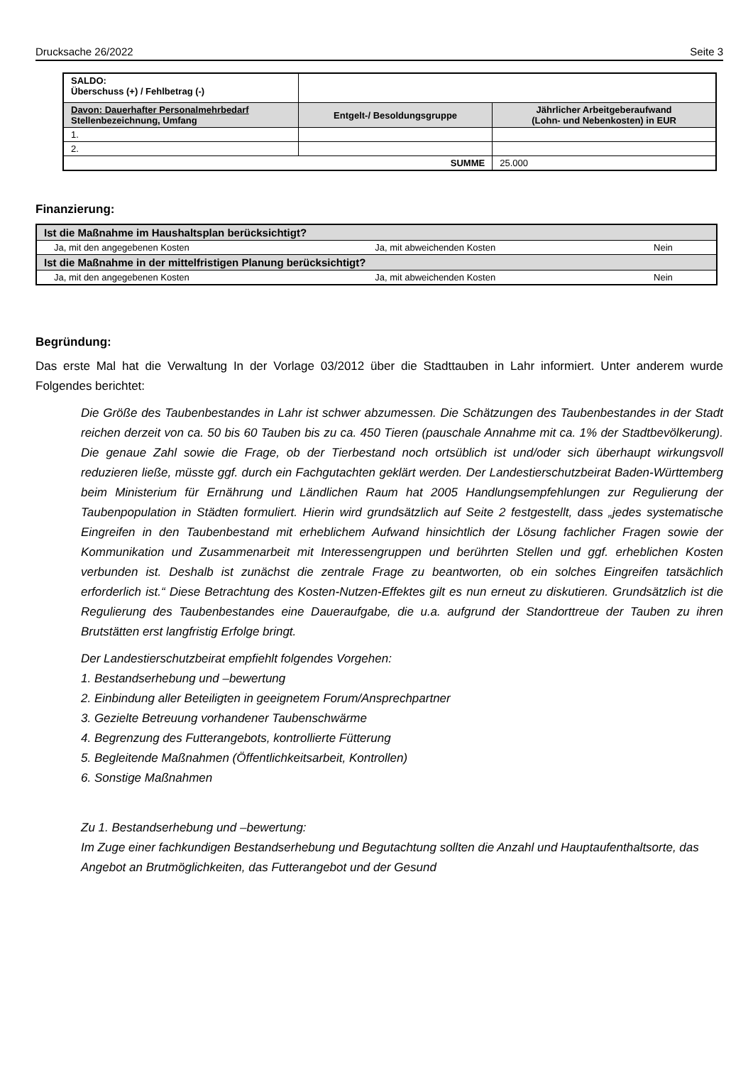Drucksache 26/2022 Seite 3
| SALDO: Überschuss (+) / Fehlbetrag (-) | | |
| Davon: Dauerhafter Personalmehrbedarf Stellenbezeichnung, Umfang | Entgelt-/ Besoldungsgruppe | Jährlicher Arbeitgeberaufwand (Lohn- und Nebenkosten) in EUR |
| 1. | | |
| 2. | | |
| SUMME | | 25.000 |
Finanzierung:
| Ist die Maßnahme im Haushaltsplan berücksichtigt? | | |
| --- | --- | --- |
| Ja, mit den angegebenen Kosten | Ja, mit abweichenden Kosten | Nein |
| Ist die Maßnahme in der mittelfristigen Planung berücksichtigt? | | |
| Ja, mit den angegebenen Kosten | Ja, mit abweichenden Kosten | Nein |
Begründung:
Das erste Mal hat die Verwaltung In der Vorlage 03/2012 über die Stadttauben in Lahr informiert. Unter anderem wurde Folgendes berichtet:
Die Größe des Taubenbestandes in Lahr ist schwer abzumessen. Die Schätzungen des Taubenbestandes in der Stadt reichen derzeit von ca. 50 bis 60 Tauben bis zu ca. 450 Tieren (pauschale Annahme mit ca. 1% der Stadtbevölkerung). Die genaue Zahl sowie die Frage, ob der Tierbestand noch ortsüblich ist und/oder sich überhaupt wirkungsvoll reduzieren ließe, müsste ggf. durch ein Fachgutachten geklärt werden. Der Landestierschutzbeirat Baden-Württemberg beim Ministerium für Ernährung und Ländlichen Raum hat 2005 Handlungsempfehlungen zur Regulierung der Taubenpopulation in Städten formuliert. Hierin wird grundsätzlich auf Seite 2 festgestellt, dass „jedes systematische Eingreifen in den Taubenbestand mit erheblichem Aufwand hinsichtlich der Lösung fachlicher Fragen sowie der Kommunikation und Zusammenarbeit mit Interessengruppen und berührten Stellen und ggf. erheblichen Kosten verbunden ist. Deshalb ist zunächst die zentrale Frage zu beantworten, ob ein solches Eingreifen tatsächlich erforderlich ist.“ Diese Betrachtung des Kosten-Nutzen-Effektes gilt es nun erneut zu diskutieren. Grundsätzlich ist die Regulierung des Taubenbestandes eine Daueraufgabe, die u.a. aufgrund der Standorttreue der Tauben zu ihren Brutstätten erst langfristig Erfolge bringt.
Der Landestierschutzbeirat empfiehlt folgendes Vorgehen:
1. Bestandserhebung und –bewertung
2. Einbindung aller Beteiligten in geeignetem Forum/Ansprechpartner
3. Gezielte Betreuung vorhandener Taubenschwärme
4. Begrenzung des Futterangebots, kontrollierte Fütterung
5. Begleitende Maßnahmen (Öffentlichkeitsarbeit, Kontrollen)
6. Sonstige Maßnahmen
Zu 1. Bestandserhebung und –bewertung:
Im Zuge einer fachkundigen Bestandserhebung und Begutachtung sollten die Anzahl und Hauptaufenthaltsorte, das Angebot an Brutmöglichkeiten, das Futterangebot und der Gesund